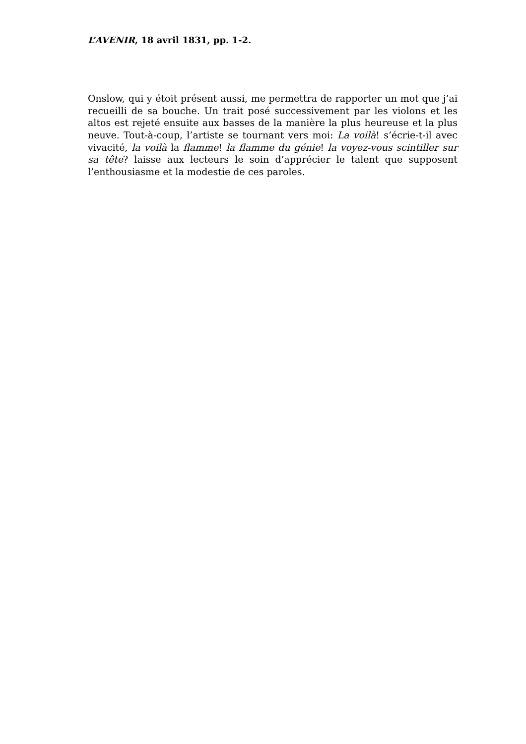L’AVENIR, 18 avril 1831, pp. 1-2.
Onslow, qui y étoit présent aussi, me permettra de rapporter un mot que j’ai recueilli de sa bouche. Un trait posé successivement par les violons et les altos est rejeté ensuite aux basses de la manière la plus heureuse et la plus neuve. Tout-à-coup, l’artiste se tournant vers moi: La voilà! s’écrie-t-il avec vivacité, la voilà la flamme! la flamme du génie! la voyez-vous scintiller sur sa tête? laisse aux lecteurs le soin d’apprécier le talent que supposent l’enthousiasme et la modestie de ces paroles.